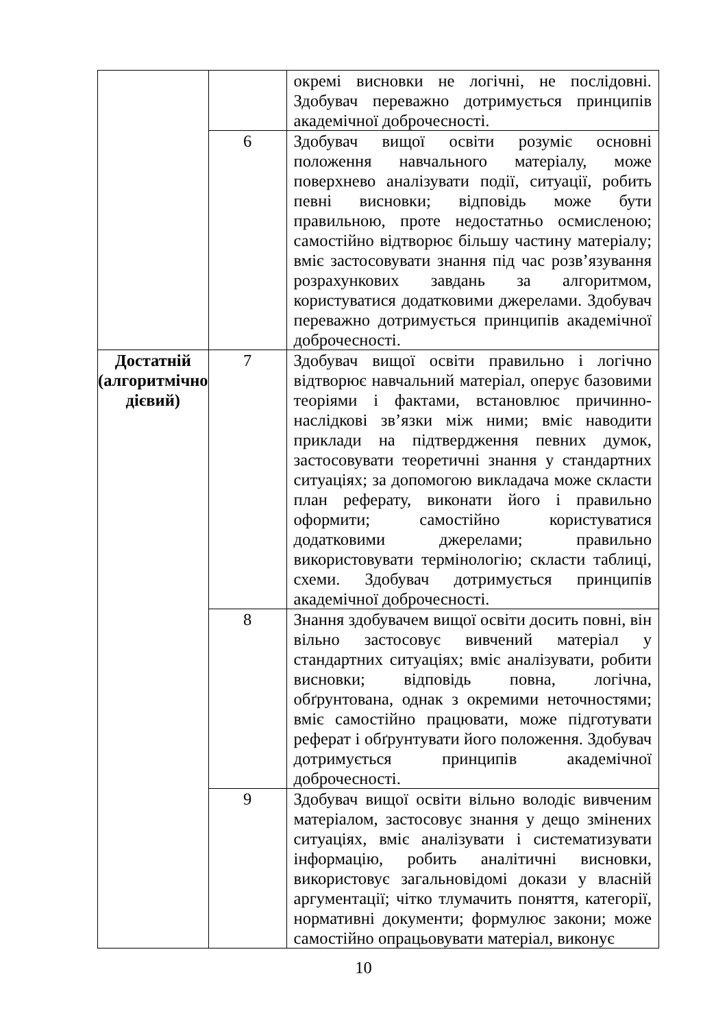| | | окремі висновки не логічні, не послідовні. Здобувач переважно дотримується принципів академічної доброчесності. |
| | 6 | Здобувач вищої освіти розуміє основні положення навчального матеріалу, може поверхнево аналізувати події, ситуації, робить певні висновки; відповідь може бути правильною, проте недостатньо осмисленою; самостійно відтворює більшу частину матеріалу; вміє застосовувати знання під час розв’язування розрахункових завдань за алгоритмом, користуватися додатковими джерелами. Здобувач переважно дотримується принципів академічної доброчесності. |
| Достатній (алгоритмічно дієвий) | 7 | Здобувач вищої освіти правильно і логічно відтворює навчальний матеріал, оперує базовими теоріями і фактами, встановлює причинно-наслідкові зв’язки між ними; вміє наводити приклади на підтвердження певних думок, застосовувати теоретичні знання у стандартних ситуаціях; за допомогою викладача може скласти план реферату, виконати його і правильно оформити; самостійно користуватися додатковими джерелами; правильно використовувати термінологію; скласти таблиці, схеми. Здобувач дотримується принципів академічної доброчесності. |
| | 8 | Знання здобувачем вищої освіти досить повні, він вільно застосовує вивчений матеріал у стандартних ситуаціях; вміє аналізувати, робити висновки; відповідь повна, логічна, обґрунтована, однак з окремими неточностями; вміє самостійно працювати, може підготувати реферат і обґрунтувати його положення. Здобувач дотримується принципів академічної доброчесності. |
| | 9 | Здобувач вищої освіти вільно володіє вивченим матеріалом, застосовує знання у дещо змінених ситуаціях, вміє аналізувати і систематизувати інформацію, робить аналітичні висновки, використовує загальновідомі докази у власній аргументації; чітко тлумачить поняття, категорії, нормативні документи; формулює закони; може самостійно опрацьовувати матеріал, виконує |
10